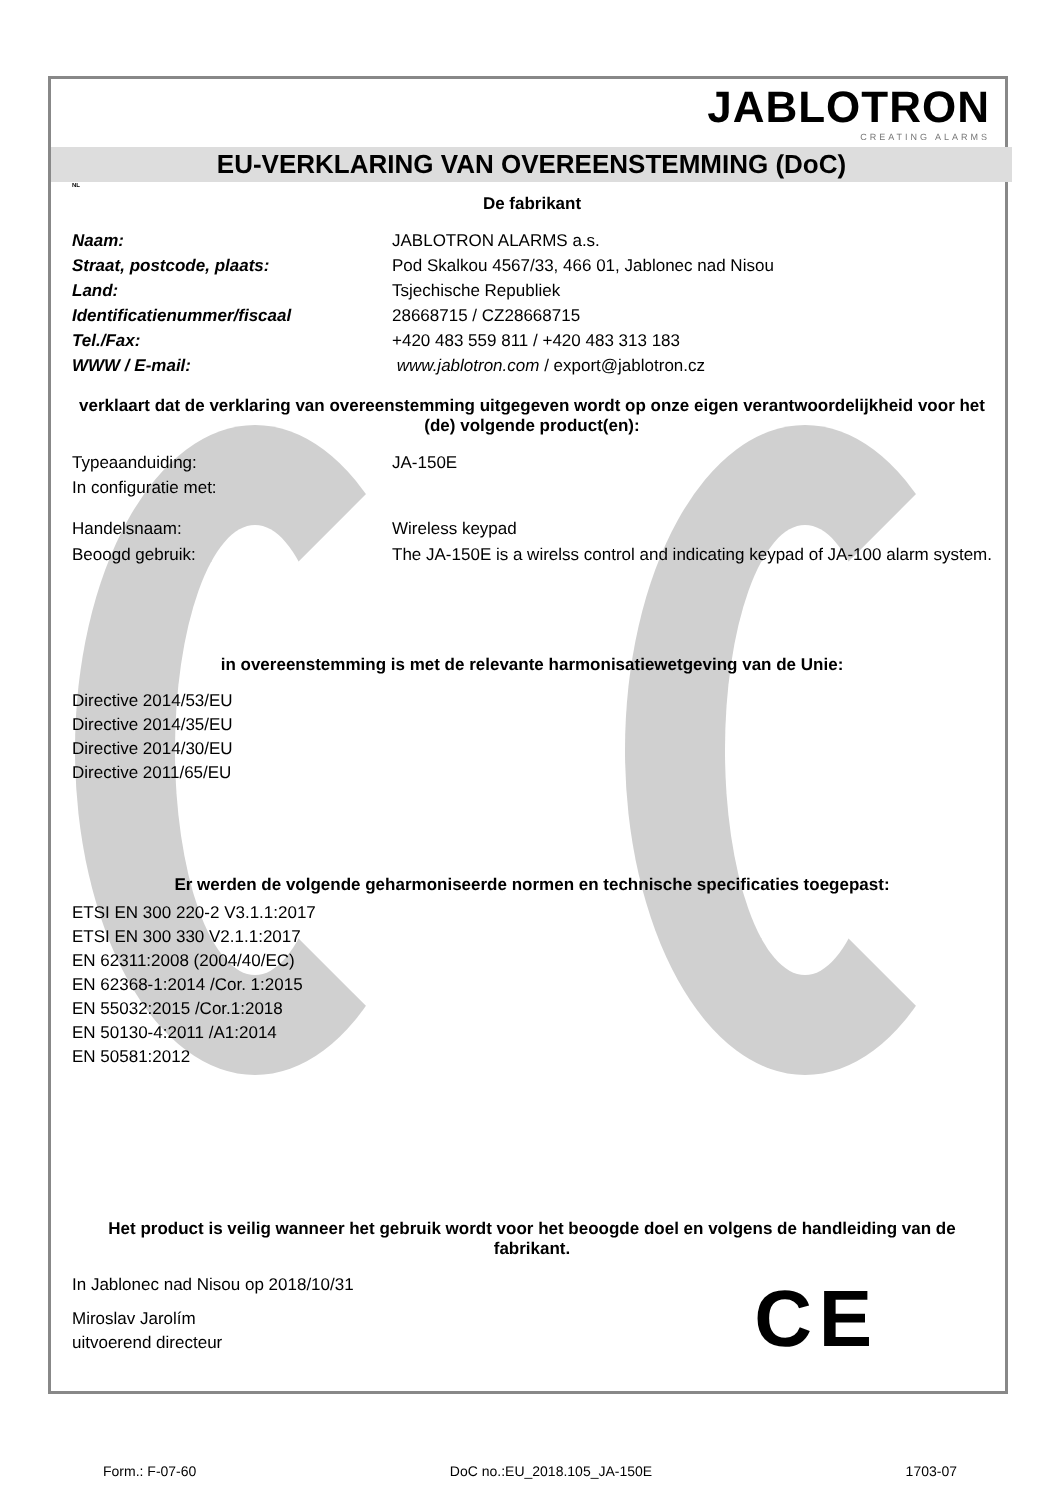JABLOTRON
CREATING ALARMS
EU-VERKLARING VAN OVEREENSTEMMING (DoC)
NL
De fabrikant
Naam: JABLOTRON ALARMS a.s.
Straat, postcode, plaats: Pod Skalkou 4567/33, 466 01, Jablonec nad Nisou
Land: Tsjechische Republiek
Identificatienummer/fiscaal 28668715 / CZ28668715
Tel./Fax: +420 483 559 811 / +420 483 313 183
WWW / E-mail: www.jablotron.com / export@jablotron.cz
verklaart dat de verklaring van overeenstemming uitgegeven wordt op onze eigen verantwoordelijkheid voor het (de) volgende product(en):
Typeaanduiding: JA-150E
In configuratie met:
Handelsnaam: Wireless keypad
Beoogd gebruik: The JA-150E is a wirelss control and indicating keypad of JA-100 alarm system.
in overeenstemming is met de relevante harmonisatiewetgeving van de Unie:
Directive 2014/53/EU
Directive 2014/35/EU
Directive 2014/30/EU
Directive 2011/65/EU
Er werden de volgende geharmoniseerde normen en technische specificaties toegepast:
ETSI EN 300 220-2 V3.1.1:2017
ETSI EN 300 330 V2.1.1:2017
EN 62311:2008 (2004/40/EC)
EN 62368-1:2014 /Cor. 1:2015
EN 55032:2015 /Cor.1:2018
EN 50130-4:2011 /A1:2014
EN 50581:2012
Het product is veilig wanneer het gebruik wordt voor het beoogde doel en volgens de handleiding van de fabrikant.
In Jablonec nad Nisou op 2018/10/31
Miroslav Jarolím
uitvoerend directeur
C E
Form.: F-07-60 DoC no.:EU_2018.105_JA-150E 1703-07